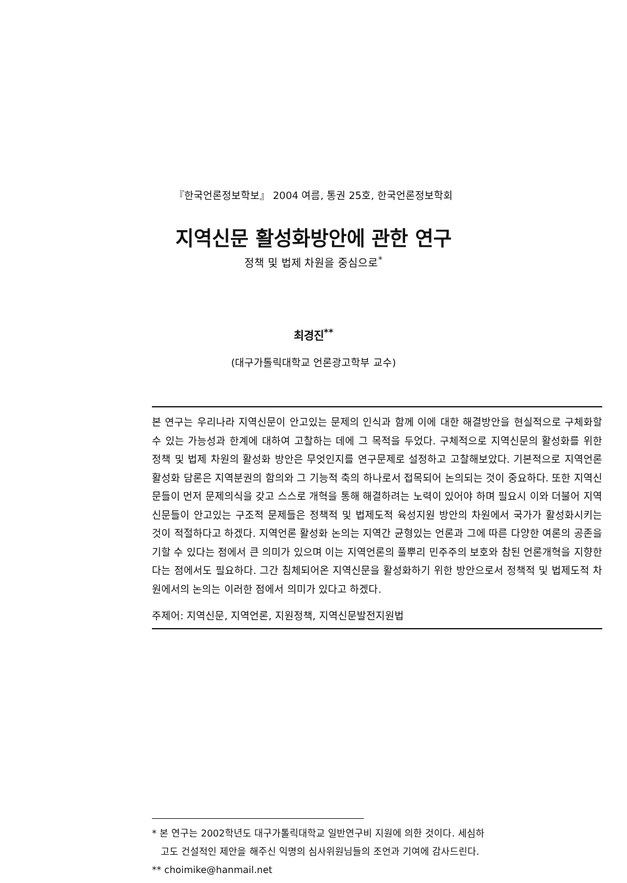『한국언론정보학보』 2004 여름, 통권 25호, 한국언론정보학회
지역신문 활성화방안에 관한 연구
정책 및 법제 차원을 중심으로<sup>*</sup>
최경진<sup>**</sup>
(대구가톨릭대학교 언론광고학부 교수)
본 연구는 우리나라 지역신문이 안고있는 문제의 인식과 함께 이에 대한 해결방안을 현실적으로 구체화할 수 있는 가능성과 한계에 대하여 고찰하는 데에 그 목적을 두었다. 구체적으로 지역신문의 활성화를 위한 정책 및 법제 차원의 활성화 방안은 무엇인지를 연구문제로 설정하고 고찰해보았다. 기본적으로 지역언론 활성화 담론은 지역분권의 함의와 그 기능적 축의 하나로서 접목되어 논의되는 것이 중요하다. 또한 지역신문들이 먼저 문제의식을 갖고 스스로 개혁을 통해 해결하려는 노력이 있어야 하며 필요시 이와 더불어 지역신문들이 안고있는 구조적 문제들은 정책적 및 법제도적 육성지원 방안의 차원에서 국가가 활성화시키는 것이 적절하다고 하겠다. 지역언론 활성화 논의는 지역간 균형있는 언론과 그에 따른 다양한 여론의 공존을 기할 수 있다는 점에서 큰 의미가 있으며 이는 지역언론의 풀뿌리 민주주의 보호와 참된 언론개혁을 지향한다는 점에서도 필요하다. 그간 침체되어온 지역신문을 활성화하기 위한 방안으로서 정책적 및 법제도적 차원에서의 논의는 이러한 점에서 의미가 있다고 하겠다.
주제어: 지역신문, 지역언론, 지원정책, 지역신문발전지원법
* 본 연구는 2002학년도 대구가톨릭대학교 일반연구비 지원에 의한 것이다. 세심하
고도 건설적인 제안을 해주신 익명의 심사위원님들의 조언과 기여에 감사드린다.
** choimike@hanmail.net